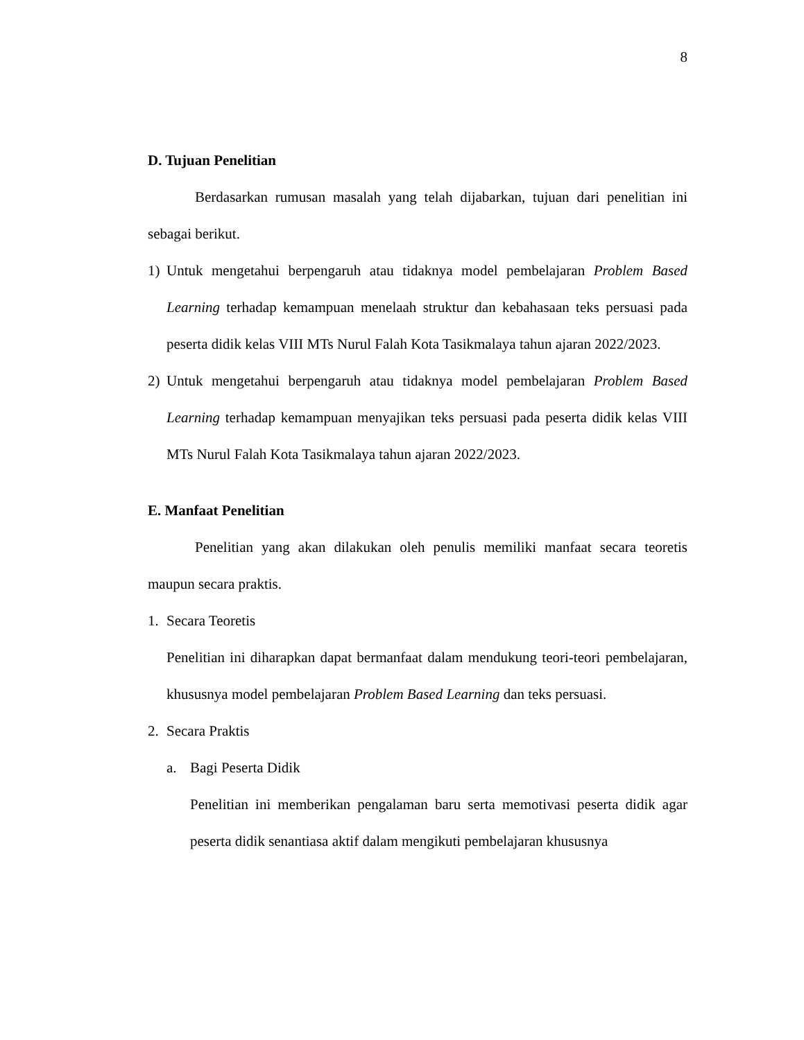8
D. Tujuan Penelitian
Berdasarkan rumusan masalah yang telah dijabarkan, tujuan dari penelitian ini sebagai berikut.
1) Untuk mengetahui berpengaruh atau tidaknya model pembelajaran Problem Based Learning terhadap kemampuan menelaah struktur dan kebahasaan teks persuasi pada peserta didik kelas VIII MTs Nurul Falah Kota Tasikmalaya tahun ajaran 2022/2023.
2) Untuk mengetahui berpengaruh atau tidaknya model pembelajaran Problem Based Learning terhadap kemampuan menyajikan teks persuasi pada peserta didik kelas VIII MTs Nurul Falah Kota Tasikmalaya tahun ajaran 2022/2023.
E. Manfaat Penelitian
Penelitian yang akan dilakukan oleh penulis memiliki manfaat secara teoretis maupun secara praktis.
1. Secara Teoretis
Penelitian ini diharapkan dapat bermanfaat dalam mendukung teori-teori pembelajaran, khususnya model pembelajaran Problem Based Learning dan teks persuasi.
2. Secara Praktis
a. Bagi Peserta Didik
Penelitian ini memberikan pengalaman baru serta memotivasi peserta didik agar peserta didik senantiasa aktif dalam mengikuti pembelajaran khususnya